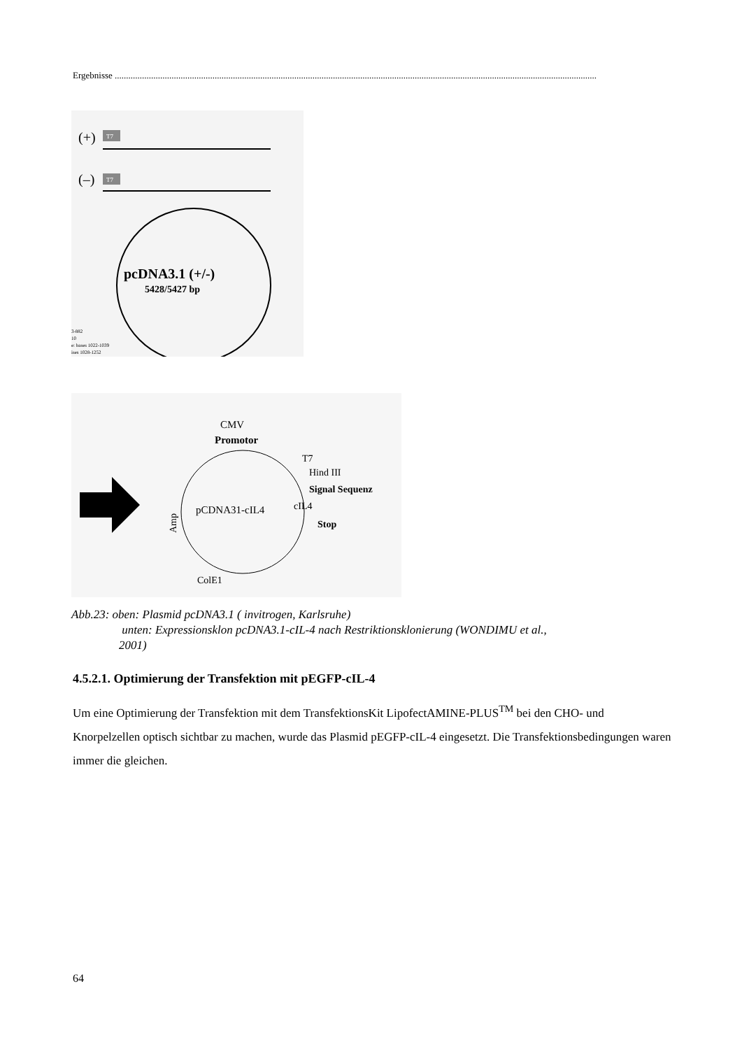Ergebnisse ....................................................................................................................................................................................................................
(+)
(–)
T7
T7
pcDNA3.1 (+/-)
5428/5427 bp
3-882
10
e: bases 1022-1039
ises 1028-1252
CMV
Promotor
T7
Hind III
Signal Sequenz
cIL4
Stop
pCDNA31-cIL4
Amp
ColE1
Abb.23: oben: Plasmid pcDNA3.1 ( invitrogen, Karlsruhe)
unten: Expressionsklon pcDNA3.1-cIL-4 nach Restriktionsklonierung (WONDIMU et al.,
2001)
4.5.2.1. Optimierung der Transfektion mit pEGFP-cIL-4
Um eine Optimierung der Transfektion mit dem TransfektionsKit LipofectAMINE-PLUS<sup>TM</sup> bei den CHO- und Knorpelzellen optisch sichtbar zu machen, wurde das Plasmid pEGFP-cIL-4 eingesetzt. Die Transfektionsbedingungen waren immer die gleichen.
64